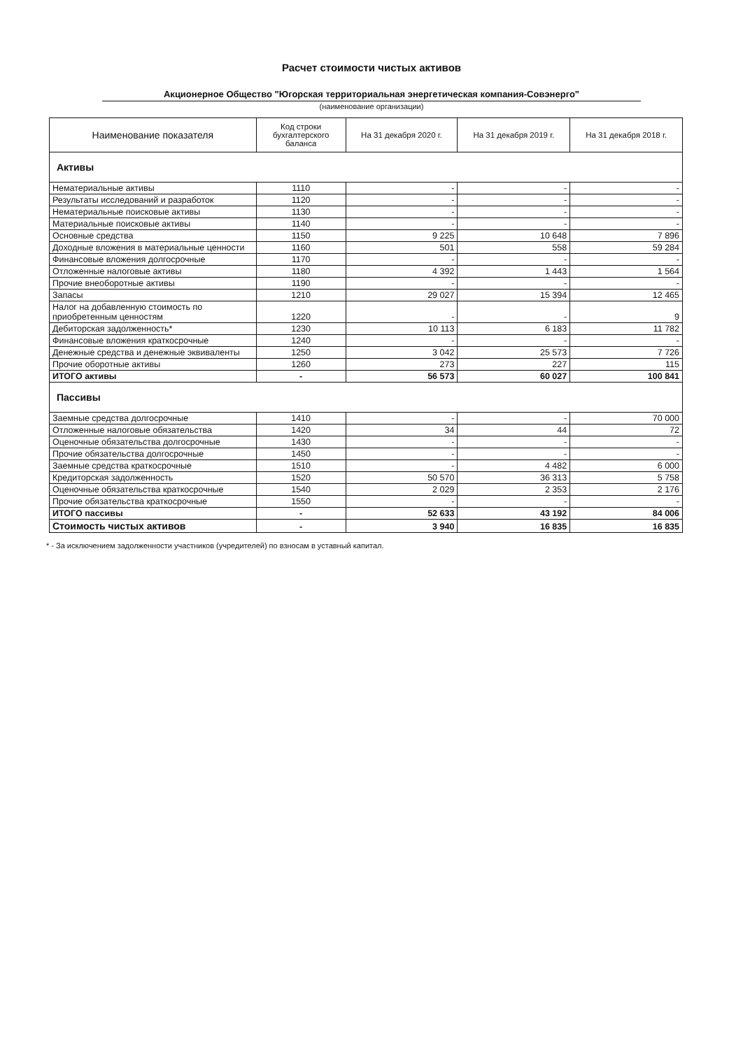Расчет стоимости чистых активов
Акционерное Общество "Югорская территориальная энергетическая компания-Совэнерго"
(наименование организации)
| Наименование показателя | Код строки бухгалтерского баланса | На 31 декабря 2020 г. | На 31 декабря 2019 г. | На 31 декабря 2018 г. |
| --- | --- | --- | --- | --- |
| Активы | | | | |
| Нематериальные активы | 1110 | - | - | - |
| Результаты исследований и разработок | 1120 | - | - | - |
| Нематериальные поисковые активы | 1130 | - | - | - |
| Материальные поисковые активы | 1140 | - | - | - |
| Основные средства | 1150 | 9 225 | 10 648 | 7 896 |
| Доходные вложения в материальные ценности | 1160 | 501 | 558 | 59 284 |
| Финансовые вложения долгосрочные | 1170 | - | - | - |
| Отложенные налоговые активы | 1180 | 4 392 | 1 443 | 1 564 |
| Прочие внеоборотные активы | 1190 | - | - | - |
| Запасы | 1210 | 29 027 | 15 394 | 12 465 |
| Налог на добавленную стоимость по приобретенным ценностям | 1220 | - | - | 9 |
| Дебиторская задолженность* | 1230 | 10 113 | 6 183 | 11 782 |
| Финансовые вложения краткосрочные | 1240 | - | - | - |
| Денежные средства и денежные эквиваленты | 1250 | 3 042 | 25 573 | 7 726 |
| Прочие оборотные активы | 1260 | 273 | 227 | 115 |
| ИТОГО активы | - | 56 573 | 60 027 | 100 841 |
| Пассивы | | | | |
| Заемные средства долгосрочные | 1410 | - | - | 70 000 |
| Отложенные налоговые обязательства | 1420 | 34 | 44 | 72 |
| Оценочные обязательства долгосрочные | 1430 | - | - | - |
| Прочие обязательства долгосрочные | 1450 | - | - | - |
| Заемные средства краткосрочные | 1510 | - | 4 482 | 6 000 |
| Кредиторская задолженность | 1520 | 50 570 | 36 313 | 5 758 |
| Оценочные обязательства краткосрочные | 1540 | 2 029 | 2 353 | 2 176 |
| Прочие обязательства краткосрочные | 1550 | - | - | - |
| ИТОГО пассивы | - | 52 633 | 43 192 | 84 006 |
| Стоимость чистых активов | - | 3 940 | 16 835 | 16 835 |
* - За исключением задолженности участников (учредителей) по взносам в уставный капитал.